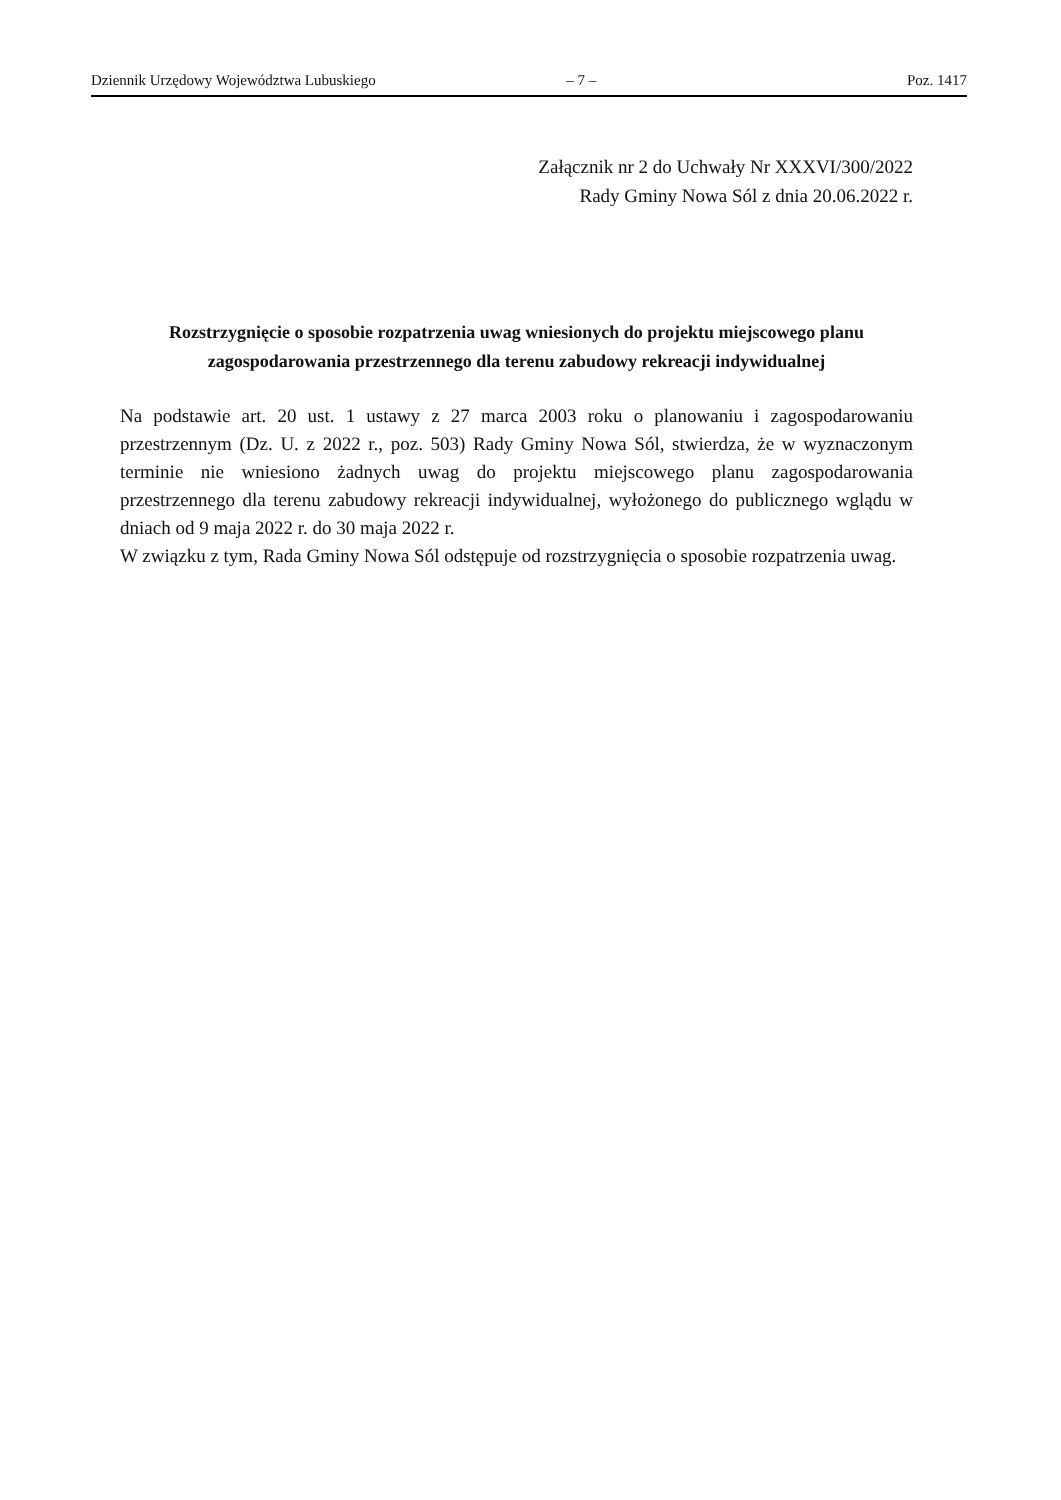Dziennik Urzędowy Województwa Lubuskiego – 7 – Poz. 1417
Załącznik nr 2 do Uchwały Nr XXXVI/300/2022
Rady Gminy Nowa Sól z dnia 20.06.2022 r.
Rozstrzygnięcie o sposobie rozpatrzenia uwag wniesionych do projektu miejscowego planu zagospodarowania przestrzennego dla terenu zabudowy rekreacji indywidualnej
Na podstawie art. 20 ust. 1 ustawy z 27 marca 2003 roku o planowaniu i zagospodarowaniu przestrzennym (Dz. U. z 2022 r., poz. 503) Rady Gminy Nowa Sól, stwierdza, że w wyznaczonym terminie nie wniesiono żadnych uwag do projektu miejscowego planu zagospodarowania przestrzennego dla terenu zabudowy rekreacji indywidualnej, wyłożonego do publicznego wglądu w dniach od 9 maja 2022 r. do 30 maja 2022 r.
W związku z tym, Rada Gminy Nowa Sól odstępuje od rozstrzygnięcia o sposobie rozpatrzenia uwag.